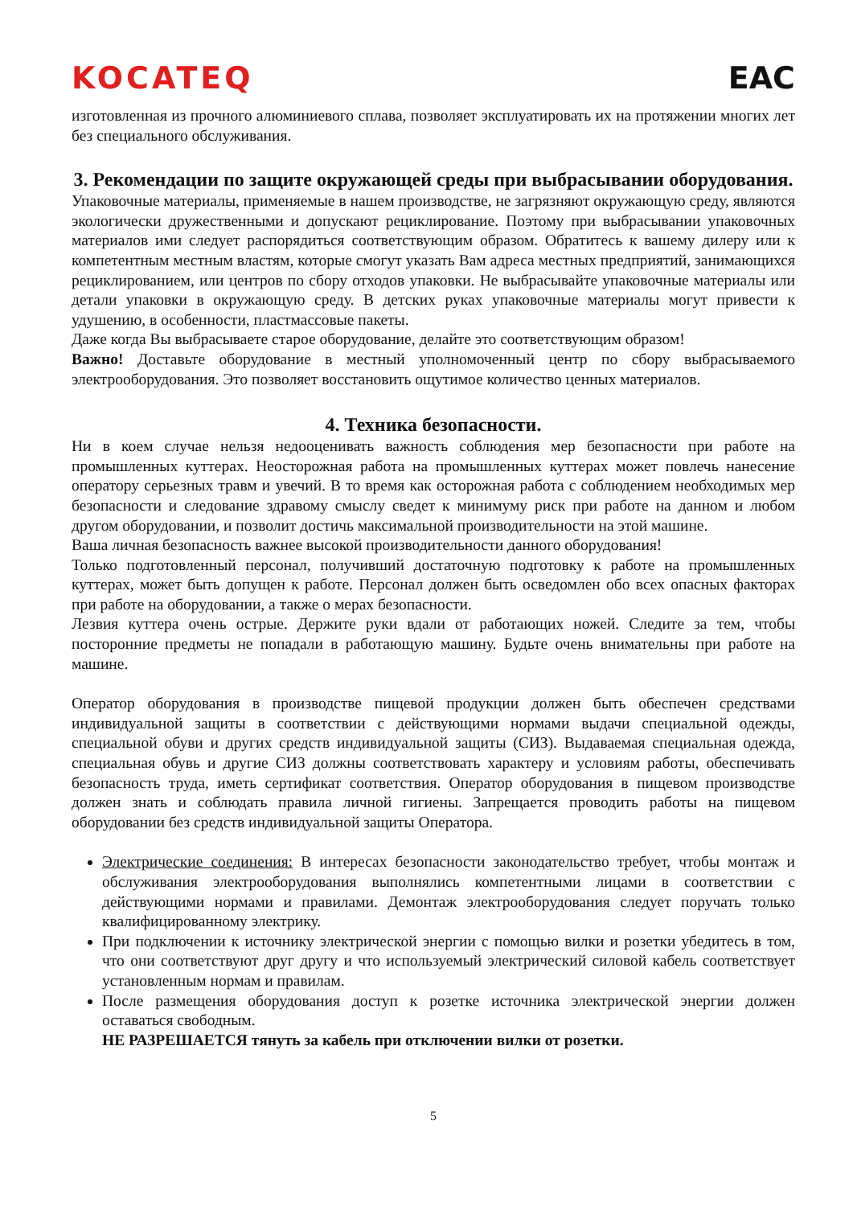KOCATEQ EAC
изготовленная из прочного алюминиевого сплава, позволяет эксплуатировать их на протяжении многих лет без специального обслуживания.
3. Рекомендации по защите окружающей среды при выбрасывании оборудования.
Упаковочные материалы, применяемые в нашем производстве, не загрязняют окружающую среду, являются экологически дружественными и допускают рециклирование. Поэтому при выбрасывании упаковочных материалов ими следует распорядиться соответствующим образом. Обратитесь к вашему дилеру или к компетентным местным властям, которые смогут указать Вам адреса местных предприятий, занимающихся рециклированием, или центров по сбору отходов упаковки. Не выбрасывайте упаковочные материалы или детали упаковки в окружающую среду. В детских руках упаковочные материалы могут привести к удушению, в особенности, пластмассовые пакеты.
Даже когда Вы выбрасываете старое оборудование, делайте это соответствующим образом!
Важно! Доставьте оборудование в местный уполномоченный центр по сбору выбрасываемого электрооборудования. Это позволяет восстановить ощутимое количество ценных материалов.
4. Техника безопасности.
Ни в коем случае нельзя недооценивать важность соблюдения мер безопасности при работе на промышленных куттерах. Неосторожная работа на промышленных куттерах может повлечь нанесение оператору серьезных травм и увечий. В то время как осторожная работа с соблюдением необходимых мер безопасности и следование здравому смыслу сведет к минимуму риск при работе на данном и любом другом оборудовании, и позволит достичь максимальной производительности на этой машине.
Ваша личная безопасность важнее высокой производительности данного оборудования!
Только подготовленный персонал, получивший достаточную подготовку к работе на промышленных куттерах, может быть допущен к работе. Персонал должен быть осведомлен обо всех опасных факторах при работе на оборудовании, а также о мерах безопасности.
Лезвия куттера очень острые. Держите руки вдали от работающих ножей. Следите за тем, чтобы посторонние предметы не попадали в работающую машину. Будьте очень внимательны при работе на машине.
Оператор оборудования в производстве пищевой продукции должен быть обеспечен средствами индивидуальной защиты в соответствии с действующими нормами выдачи специальной одежды, специальной обуви и других средств индивидуальной защиты (СИЗ). Выдаваемая специальная одежда, специальная обувь и другие СИЗ должны соответствовать характеру и условиям работы, обеспечивать безопасность труда, иметь сертификат соответствия. Оператор оборудования в пищевом производстве должен знать и соблюдать правила личной гигиены. Запрещается проводить работы на пищевом оборудовании без средств индивидуальной защиты Оператора.
Электрические соединения: В интересах безопасности законодательство требует, чтобы монтаж и обслуживания электрооборудования выполнялись компетентными лицами в соответствии с действующими нормами и правилами. Демонтаж электрооборудования следует поручать только квалифицированному электрику.
При подключении к источнику электрической энергии с помощью вилки и розетки убедитесь в том, что они соответствуют друг другу и что используемый электрический силовой кабель соответствует установленным нормам и правилам.
После размещения оборудования доступ к розетке источника электрической энергии должен оставаться свободным.
НЕ РАЗРЕШАЕТСЯ тянуть за кабель при отключении вилки от розетки.
5